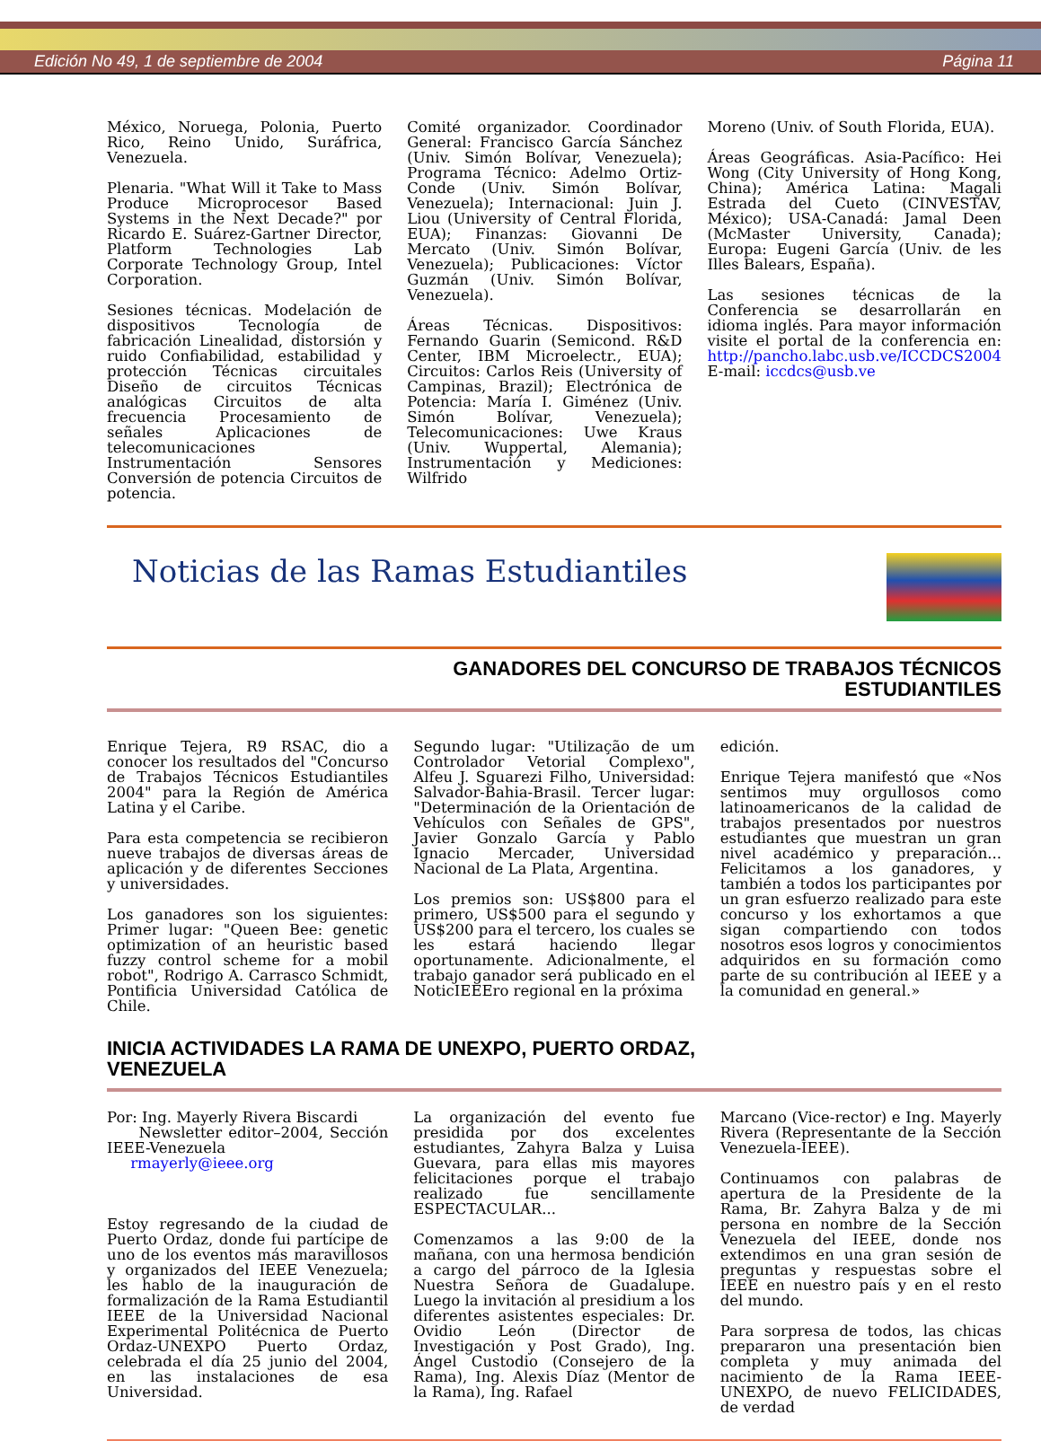Edición No 49, 1 de septiembre de 2004 Página 11
México, Noruega, Polonia, Puerto Rico, Reino Unido, Suráfrica, Venezuela.
Plenaria. "What Will it Take to Mass Produce Microprocesor Based Systems in the Next Decade?" por Ricardo E. Suárez-Gartner Director, Platform Technologies Lab Corporate Technology Group, Intel Corporation.
Sesiones técnicas. Modelación de dispositivos Tecnología de fabricación Linealidad, distorsión y ruido Confiabilidad, estabilidad y protección Técnicas circuitales Diseño de circuitos Técnicas analógicas Circuitos de alta frecuencia Procesamiento de señales Aplicaciones de telecomunicaciones Instrumentación Sensores Conversión de potencia Circuitos de potencia.
Comité organizador. Coordinador General: Francisco García Sánchez (Univ. Simón Bolívar, Venezuela); Programa Técnico: Adelmo Ortiz-Conde (Univ. Simón Bolívar, Venezuela); Internacional: Juin J. Liou (University of Central Florida, EUA); Finanzas: Giovanni De Mercato (Univ. Simón Bolívar, Venezuela); Publicaciones: Víctor Guzmán (Univ. Simón Bolívar, Venezuela).
Áreas Técnicas. Dispositivos: Fernando Guarin (Semicond. R&D Center, IBM Microelectr., EUA); Circuitos: Carlos Reis (University of Campinas, Brazil); Electrónica de Potencia: María I. Giménez (Univ. Simón Bolívar, Venezuela); Telecomunicaciones: Uwe Kraus (Univ. Wuppertal, Alemania); Instrumentación y Mediciones: Wilfrido
Moreno (Univ. of South Florida, EUA).
Áreas Geográficas. Asia-Pacífico: Hei Wong (City University of Hong Kong, China); América Latina: Magali Estrada del Cueto (CINVESTAV, México); USA-Canadá: Jamal Deen (McMaster University, Canada); Europa: Eugeni García (Univ. de les Illes Balears, España).
Las sesiones técnicas de la Conferencia se desarrollarán en idioma inglés. Para mayor información visite el portal de la conferencia en: http://pancho.labc.usb.ve/ICCDCS2004
E-mail: iccdcs@usb.ve
Noticias de las Ramas Estudiantiles
GANADORES DEL CONCURSO DE TRABAJOS TÉCNICOS
ESTUDIANTILES
Enrique Tejera, R9 RSAC, dio a conocer los resultados del "Concurso de Trabajos Técnicos Estudiantiles 2004" para la Región de América Latina y el Caribe.
Para esta competencia se recibieron nueve trabajos de diversas áreas de aplicación y de diferentes Secciones y universidades.
Los ganadores son los siguientes: Primer lugar: "Queen Bee: genetic optimization of an heuristic based fuzzy control scheme for a mobil robot", Rodrigo A. Carrasco Schmidt, Pontificia Universidad Católica de Chile.
Segundo lugar: "Utilização de um Controlador Vetorial Complexo", Alfeu J. Sguarezi Filho, Universidad: Salvador-Bahia-Brasil. Tercer lugar: "Determinación de la Orientación de Vehículos con Señales de GPS", Javier Gonzalo García y Pablo Ignacio Mercader, Universidad Nacional de La Plata, Argentina.
Los premios son: US$800 para el primero, US$500 para el segundo y US$200 para el tercero, los cuales se les estará haciendo llegar oportunamente. Adicionalmente, el trabajo ganador será publicado en el NoticIEEEro regional en la próxima
edición.
Enrique Tejera manifestó que «Nos sentimos muy orgullosos como latinoamericanos de la calidad de trabajos presentados por nuestros estudiantes que muestran un gran nivel académico y preparación... Felicitamos a los ganadores, y también a todos los participantes por un gran esfuerzo realizado para este concurso y los exhortamos a que sigan compartiendo con todos nosotros esos logros y conocimientos adquiridos en su formación como parte de su contribución al IEEE y a la comunidad en general.»
INICIA ACTIVIDADES LA RAMA DE UNEXPO, PUERTO ORDAZ,
VENEZUELA
Por: Ing. Mayerly Rivera Biscardi
Newsletter editor–2004, Sección IEEE-Venezuela
rmayerly@ieee.org
Estoy regresando de la ciudad de Puerto Ordaz, donde fui partícipe de uno de los eventos más maravillosos y organizados del IEEE Venezuela; les hablo de la inauguración de formalización de la Rama Estudiantil IEEE de la Universidad Nacional Experimental Politécnica de Puerto Ordaz-UNEXPO Puerto Ordaz, celebrada el día 25 junio del 2004, en las instalaciones de esa Universidad.
La organización del evento fue presidida por dos excelentes estudiantes, Zahyra Balza y Luisa Guevara, para ellas mis mayores felicitaciones porque el trabajo realizado fue sencillamente ESPECTACULAR...
Comenzamos a las 9:00 de la mañana, con una hermosa bendición a cargo del párroco de la Iglesia Nuestra Señora de Guadalupe. Luego la invitación al presidium a los diferentes asistentes especiales: Dr. Ovidio León (Director de Investigación y Post Grado), Ing. Ángel Custodio (Consejero de la Rama), Ing. Alexis Díaz (Mentor de la Rama), Ing. Rafael
Marcano (Vice-rector) e Ing. Mayerly Rivera (Representante de la Sección Venezuela-IEEE).
Continuamos con palabras de apertura de la Presidente de la Rama, Br. Zahyra Balza y de mi persona en nombre de la Sección Venezuela del IEEE, donde nos extendimos en una gran sesión de preguntas y respuestas sobre el IEEE en nuestro país y en el resto del mundo.
Para sorpresa de todos, las chicas prepararon una presentación bien completa y muy animada del nacimiento de la Rama IEEE-UNEXPO, de nuevo FELICIDADES, de verdad